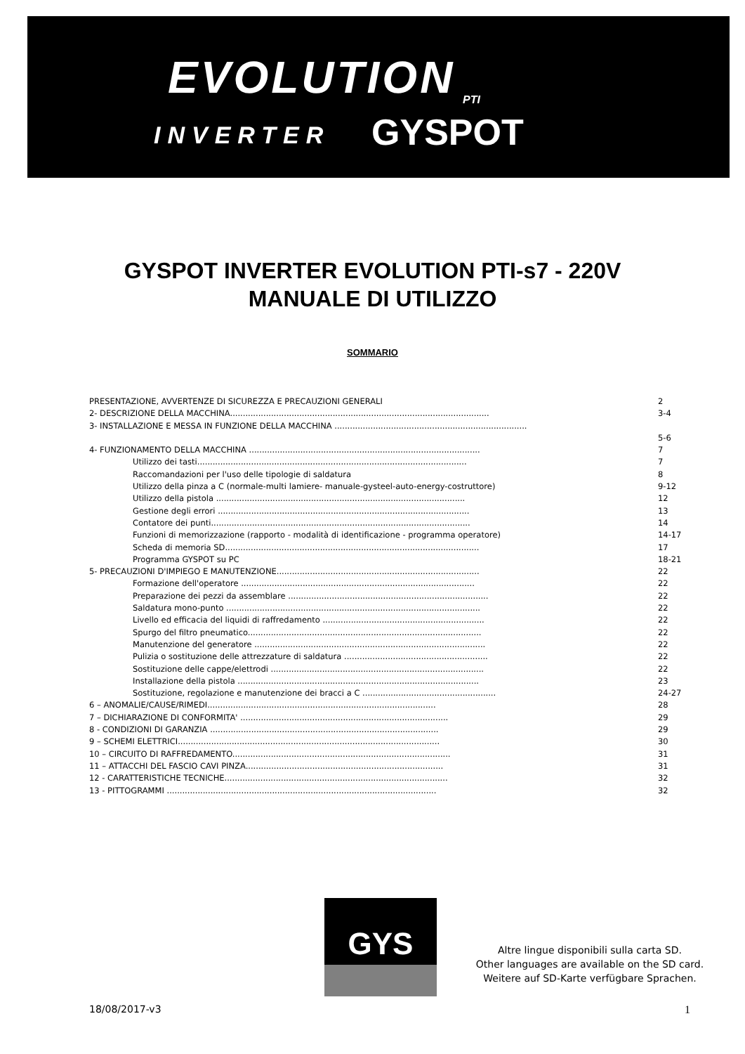EVOLUTION PTI
INVERTER GYSPOT
GYSPOT INVERTER EVOLUTION PTI-s7 - 220V
MANUALE DI UTILIZZO
SOMMARIO
PRESENTAZIONE, AVVERTENZE DI SICUREZZA E PRECAUZIONI GENERALI 2
2- DESCRIZIONE DELLA MACCHINA..................................................................................................... 3-4
3- INSTALLAZIONE E MESSA IN FUNZIONE DELLA MACCHINA ...........................................................................
5-6
4- FUNZIONAMENTO DELLA MACCHINA .......................................................................................... 7
Utilizzo dei tasti......................................................................................................... 7
Raccomandazioni per l'uso delle tipologie di saldatura 8
Utilizzo della pinza a C (normale-multi lamiere- manuale-gysteel-auto-energy-costruttore) 9-12
Utilizzo della pistola ................................................................................................. 12
Gestione degli errori .................................................................................................. 13
Contatore dei punti..................................................................................................... 14
Funzioni di memorizzazione (rapporto - modalità di identificazione - programma operatore) 14-17
Scheda di memoria SD................................................................................................... 17
Programma GYSPOT su PC 18-21
5- PRECAUZIONI D'IMPIEGO E MANUTENZIONE............................................................................... 22
Formazione dell'operatore ........................................................................................... 22
Preparazione dei pezzi da assemblare .............................................................................. 22
Saldatura mono-punto ................................................................................................... 22
Livello ed efficacia del liquidi di raffredamento ............................................................... 22
Spurgo del filtro pneumatico........................................................................................... 22
Manutenzione del generatore .......................................................................................... 22
Pulizia o sostituzione delle attrezzature di saldatura ........................................................ 22
Sostituzione delle cappe/elettrodi ................................................................................... 22
Installazione della pistola .............................................................................................. 23
Sostituzione, regolazione e manutenzione dei bracci a C .................................................... 24-27
6 – ANOMALIE/CAUSE/RIMEDI......................................................................................... 28
7 – DICHIARAZIONE DI CONFORMITA' ................................................................................. 29
8 - CONDIZIONI DI GARANZIA ......................................................................................... 29
9 – SCHEMI ELETTRICI...................................................................................................... 30
10 – CIRCUITO DI RAFFREDAMENTO..................................................................................... 31
11 – ATTACCHI DEL FASCIO CAVI PINZA............................................................................. 31
12 - CARATTERISTICHE TECNICHE....................................................................................... 32
13 - PITTOGRAMMI ......................................................................................................... 32
GYS
Altre lingue disponibili sulla carta SD.
Other languages are available on the SD card.
Weitere auf SD-Karte verfügbare Sprachen.
18/08/2017-v3 1